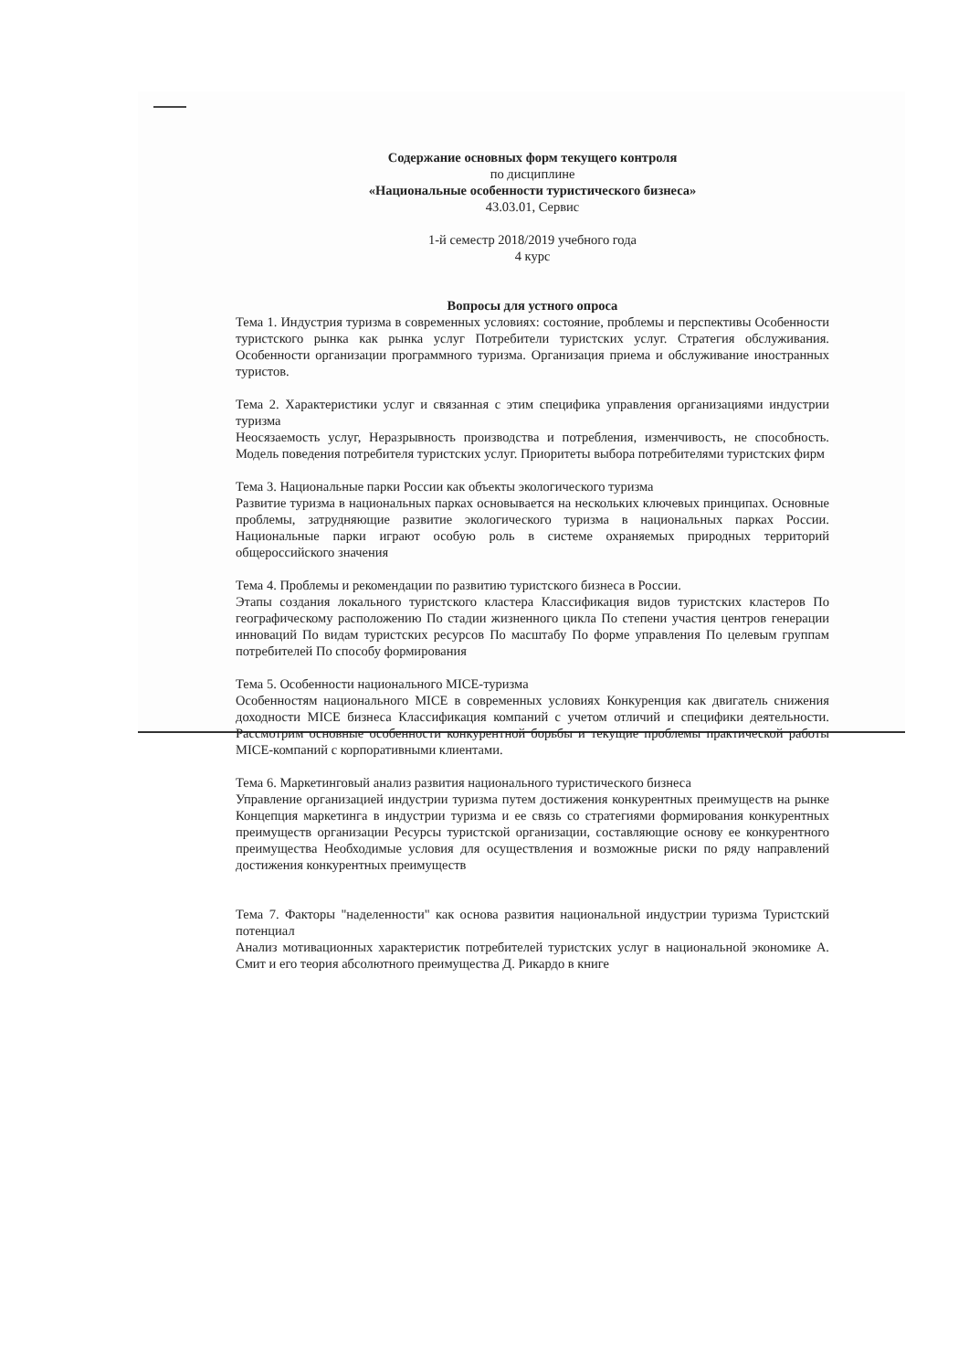Содержание основных форм текущего контроля
по дисциплине
«Национальные особенности туристического бизнеса»
43.03.01, Сервис
1-й семестр 2018/2019 учебного года
4 курс
Вопросы для устного опроса
Тема 1. Индустрия туризма в современных условиях: состояние, проблемы и перспективы Особенности туристского рынка как рынка услуг Потребители туристских услуг. Стратегия обслуживания. Особенности организации программного туризма. Организация приема и обслуживание иностранных туристов.
Тема 2. Характеристики услуг и связанная с этим специфика управления организациями индустрии туризма
Неосязаемость услуг, Неразрывность производства и потребления, изменчивость, не способность. Модель поведения потребителя туристских услуг. Приоритеты выбора потребителями туристских фирм
Тема 3. Национальные парки России как объекты экологического туризма
Развитие туризма в национальных парках основывается на нескольких ключевых принципах. Основные проблемы, затрудняющие развитие экологического туризма в национальных парках России. Национальные парки играют особую роль в системе охраняемых природных территорий общероссийского значения
Тема 4. Проблемы и рекомендации по развитию туристского бизнеса в России.
Этапы создания локального туристского кластера Классификация видов туристских кластеров По географическому расположению По стадии жизненного цикла По степени участия центров генерации инноваций По видам туристских ресурсов По масштабу По форме управления По целевым группам потребителей По способу формирования
Тема 5. Особенности национального MICE-туризма
Особенностям национального MICE в современных условиях Конкуренция как двигатель снижения доходности MICE бизнеса Классификация компаний с учетом отличий и специфики деятельности. Рассмотрим основные особенности конкурентной борьбы и текущие проблемы практической работы MICE-компаний с корпоративными клиентами.
Тема 6. Маркетинговый анализ развития национального туристического бизнеса
Управление организацией индустрии туризма путем достижения конкурентных преимуществ на рынке Концепция маркетинга в индустрии туризма и ее связь со стратегиями формирования конкурентных преимуществ организации Ресурсы туристской организации, составляющие основу ее конкурентного преимущества Необходимые условия для осуществления и возможные риски по ряду направлений достижения конкурентных преимуществ
Тема 7. Факторы "наделенности" как основа развития национальной индустрии туризма Туристский потенциал
Анализ мотивационных характеристик потребителей туристских услуг в национальной экономике А. Смит и его теория абсолютного преимущества Д. Рикардо в книге